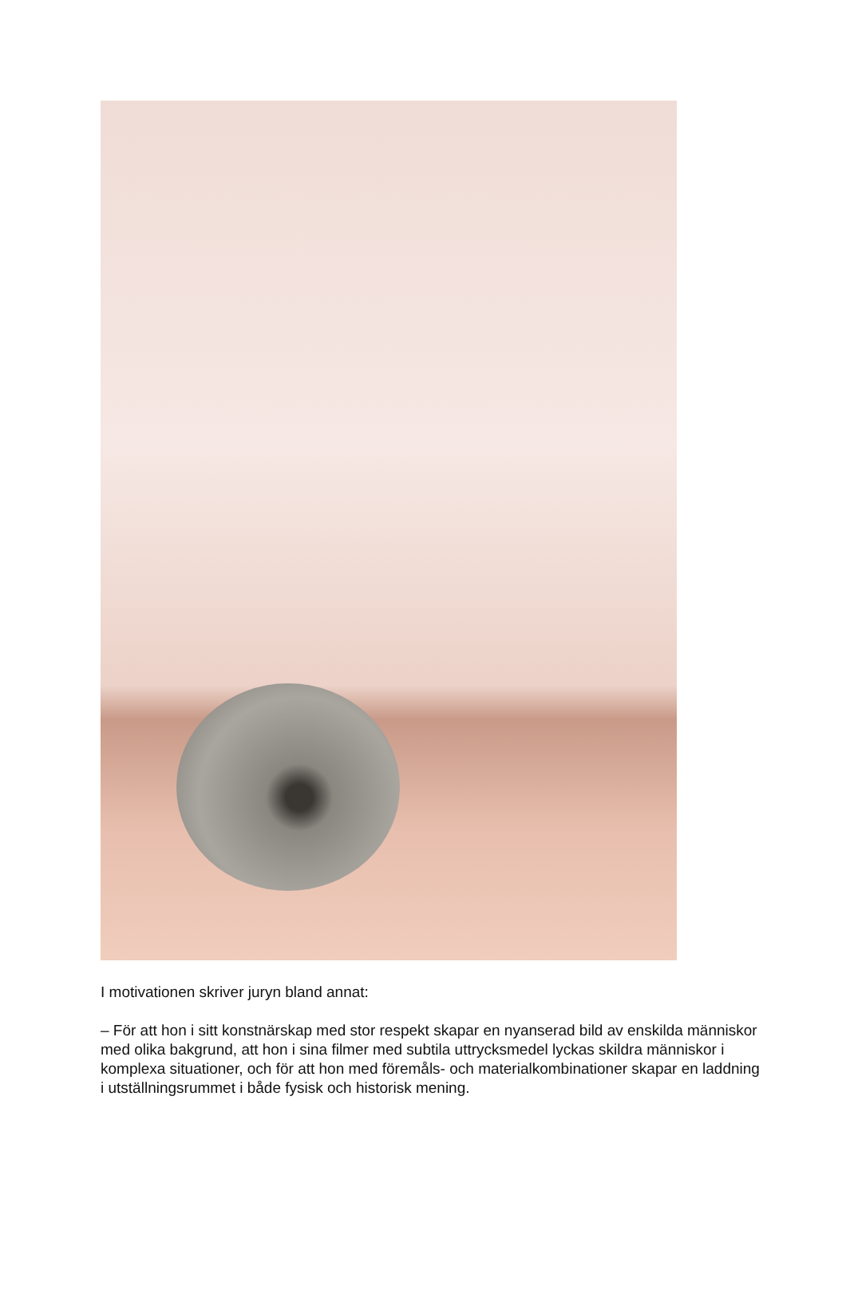I motivationen skriver juryn bland annat:
– För att hon i sitt konstnärskap med stor respekt skapar en nyanserad bild av enskilda människor med olika bakgrund, att hon i sina filmer med subtila uttrycksmedel lyckas skildra människor i komplexa situationer, och för att hon med föremåls- och materialkombinationer skapar en laddning i utställningsrummet i både fysisk och historisk mening.